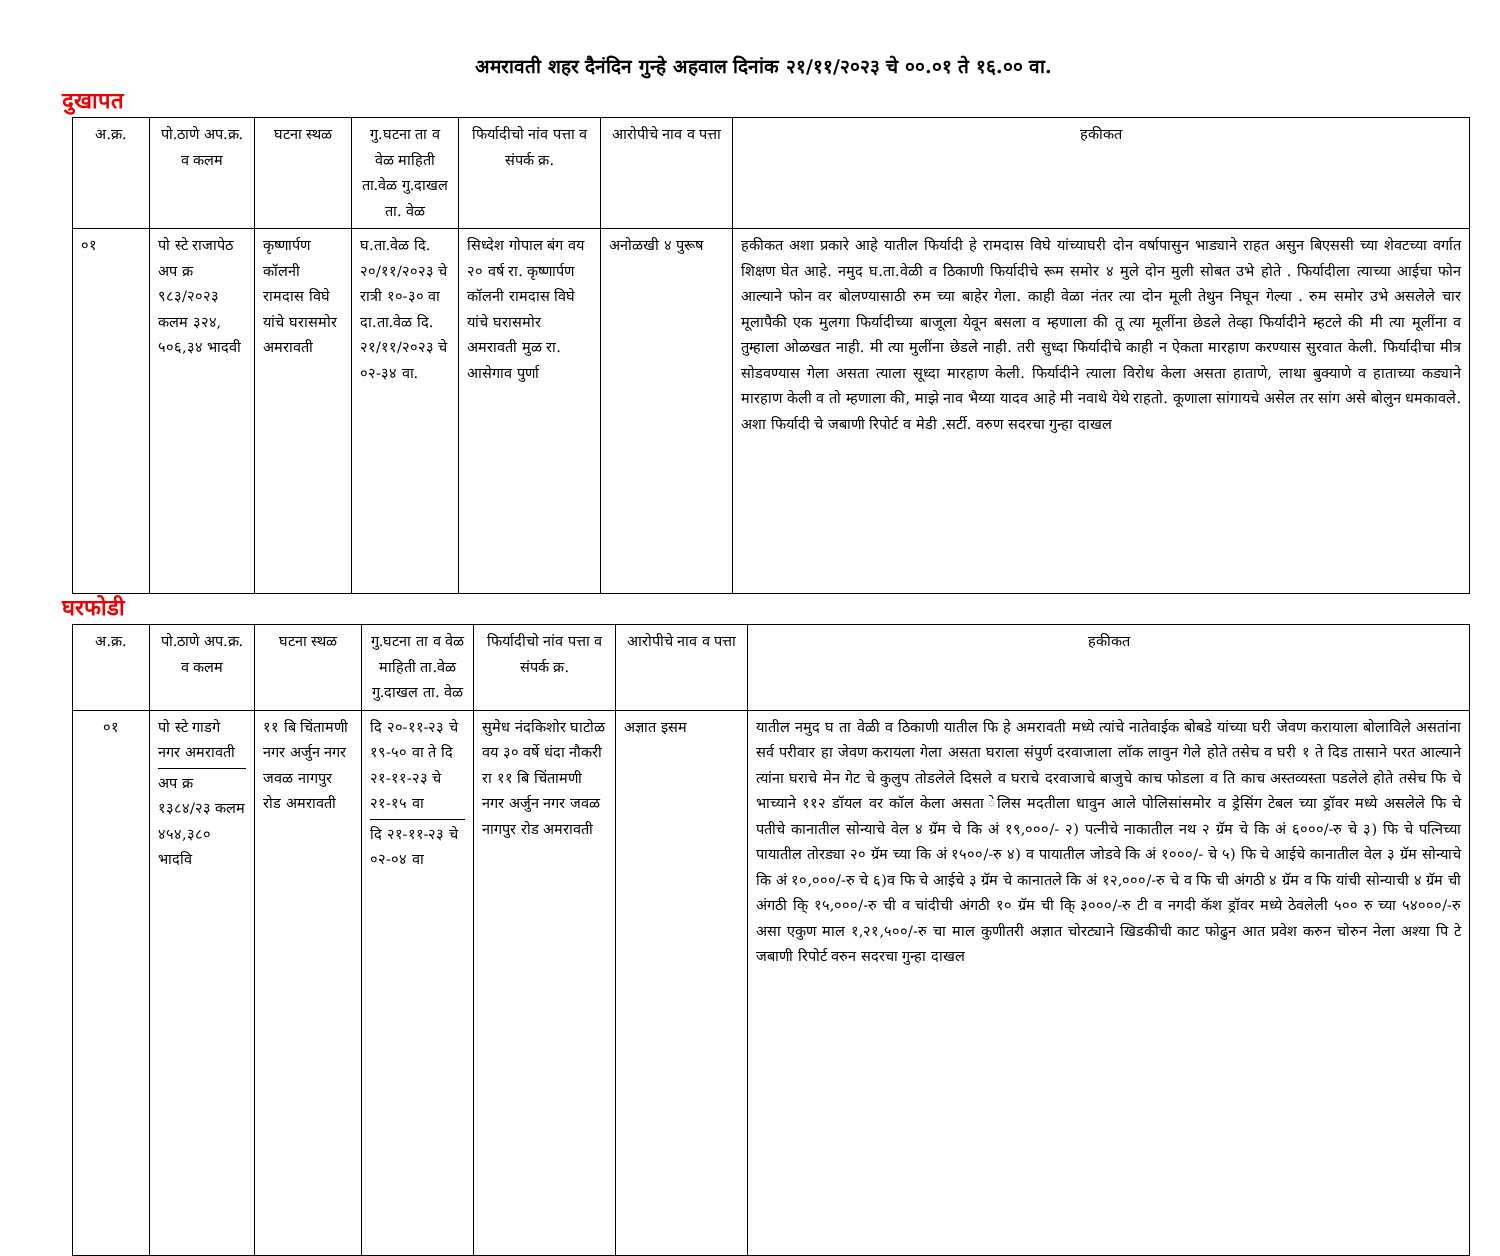अमरावती शहर दैनंदिन गुन्हे अहवाल दिनांक २१/११/२०२३ चे ००.०१ ते १६.०० वा.
दुखापत
| अ.क्र. | पो.ठाणे अप.क्र. व कलम | घटना स्थळ | गु.घटना ता व वेळ माहिती ता.वेळ गु.दाखल ता. वेळ | फिर्यादीचो नांव पत्ता व संपर्क क्र. | आरोपीचे नाव व पत्ता | हकीकत |
| --- | --- | --- | --- | --- | --- | --- |
| ०१ | पो स्टे राजापेठ अप क्र ९८३/२०२३ कलम ३२४, ५०६,३४ भादवी | कृष्णार्पण कॉलनी रामदास विघे यांचे घरासमोर अमरावती | घ.ता.वेळ दि. २०/११/२०२३ चे रात्री १०-३० वा दा.ता.वेळ दि. २१/११/२०२३ चे ०२-३४ वा. | सिध्देश गोपाल बंग वय २० वर्ष रा. कृष्णार्पण कॉलनी रामदास विघे यांचे घरासमोर अमरावती मुळ रा. आसेगाव पुर्णा | अनोळखी ४ पुरूष | हकीकत अशा प्रकारे आहे यातील फिर्यादी हे रामदास विघे यांच्याघरी दोन वर्षापासुन भाड्याने राहत असुन बिएससी च्या शेवटच्या वर्गात शिक्षण घेत आहे. नमुद घ.ता.वेळी व ठिकाणी फिर्यादीचे रूम समोर ४ मुले दोन मुली सोबत उभे होते . फिर्यादीला त्याच्या आईचा फोन आल्याने फोन वर बोलण्यासाठी रुम च्या बाहेर गेला. काही वेळा नंतर त्या दोन मूली तेथुन निघून गेल्या . रुम समोर उभे असलेले चार मूलापैकी एक मुलगा फिर्यादीच्या बाजूला येवून बसला व म्हणाला की तू त्या मूलींना छेडले तेव्हा फिर्यादीने म्हटले की मी त्या मूलींना व तुम्हाला ओळखत नाही. मी त्या मुलींना छेडले नाही. तरी सुध्दा फिर्यादीचे काही न ऐकता मारहाण करण्यास सुरवात केली. फिर्यादीचा मीत्र सोडवण्यास गेला असता त्याला सूध्दा मारहाण केली. फिर्यादीने त्याला विरोध केला असता हाताणे, लाथा बुक्याणे व हाताच्या कड्याने मारहाण केली व तो म्हणाला की, माझे नाव भैय्या यादव आहे मी नवाथे येथे राहतो. कूणाला सांगायचे असेल तर सांग असे बोलुन धमकावले. अशा फिर्यादी चे जबाणी रिपोर्ट व मेडी .सर्टी. वरुण सदरचा गुन्हा दाखल |
घरफोडी
| अ.क्र. | पो.ठाणे अप.क्र. व कलम | घटना स्थळ | गु.घटना ता व वेळ माहिती ता.वेळ गु.दाखल ता. वेळ | फिर्यादीचो नांव पत्ता व संपर्क क्र. | आरोपीचे नाव व पत्ता | हकीकत |
| --- | --- | --- | --- | --- | --- | --- |
| ०१ | पो स्टे गाडगे नगर अमरावती अप क्र १३८४/२३ कलम ४५४,३८० भादवि | ११ बि चिंतामणी नगर अर्जुन नगर जवळ नागपुर रोड अमरावती | दि २०-११-२३ चे १९-५० वा ते दि २१-११-२३ चे २१-१५ वा दि २१-११-२३ चे ०२-०४ वा | सुमेध नंदकिशोर घाटोळ वय ३० वर्षे धंदा नौकरी रा ११ बि चिंतामणी नगर अर्जुन नगर जवळ नागपुर रोड अमरावती | अज्ञात इसम | यातील नमुद घ ता वेळी व ठिकाणी यातील फि हे अमरावती मध्ये त्यांचे नातेवाईक बोबडे यांच्या घरी जेवण करायाला बोलाविले असतांना सर्व परीवार हा जेवण करायला गेला असता घराला संपुर्ण दरवाजाला लॉक लावुन गेले होते तसेच व घरी १ ते दिड तासाने परत आल्याने त्यांना घराचे मेन गेट चे कुलुप तोडलेले दिसले व घराचे दरवाजाचे बाजुचे काच फोडला व ति काच अस्तव्यस्ता पडलेले होते तसेच फि चे भाच्याने ११२ डॉयल वर कॉल केला असता ेलिस मदतीला धावुन आले पोलिसांसमोर व ड्रेसिंग टेबल च्या ड्रॉवर मध्ये असलेले फि चे पतीचे कानातील सोन्याचे वेल ४ ग्रॅम चे कि अं १९,०००/- २) पत्नीचे नाकातील नथ २ ग्रॅम चे कि अं ६०००/-रु चे ३) फि चे पत्निच्या पायातील तोरड्या २० ग्रॅम च्या कि अं १५००/-रु ४) व पायातील जोडवे कि अं १०००/- चे ५) फि चे आईचे कानातील वेल ३ ग्रॅम सोन्याचे कि अं १०,०००/-रु चे ६)व फि चे आईचे ३ ग्रॅम चे कानातले कि अं १२,०००/-रु चे व फि ची अंगठी ४ ग्रॅम व फि यांची सोन्याची ४ ग्रॅम ची अंगठी कि् १५,०००/-रु ची व चांदीची अंगठी १० ग्रॅम ची कि् ३०००/-रु टी व नगदी कॅश ड्रॉवर मध्ये ठेवलेली ५०० रु च्या ५४०००/-रु असा एकुण माल १,२१,५००/-रु चा माल कुणीतरी अज्ञात चोरट्याने खिडकीची काट फोढुन आत प्रवेश करुन चोरुन नेला अश्या पि टे जबाणी रिपोर्ट वरुन सदरचा गुन्हा दाखल |